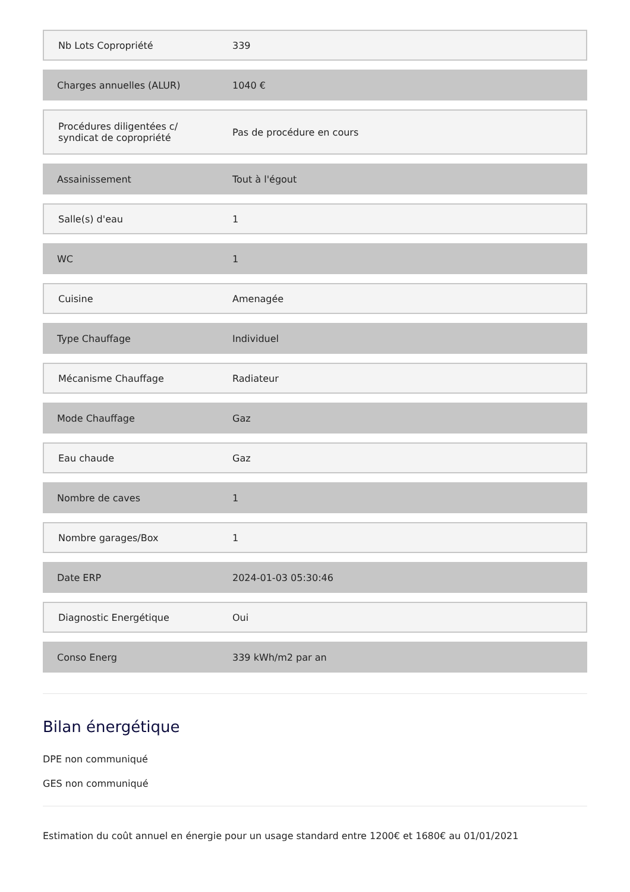| Nb Lots Copropriété | 339 |
| Charges annuelles (ALUR) | 1040 € |
| Procédures diligentées c/ syndicat de copropriété | Pas de procédure en cours |
| Assainissement | Tout à l'égout |
| Salle(s) d'eau | 1 |
| WC | 1 |
| Cuisine | Amenagée |
| Type Chauffage | Individuel |
| Mécanisme Chauffage | Radiateur |
| Mode Chauffage | Gaz |
| Eau chaude | Gaz |
| Nombre de caves | 1 |
| Nombre garages/Box | 1 |
| Date ERP | 2024-01-03 05:30:46 |
| Diagnostic Energétique | Oui |
| Conso Energ | 339 kWh/m2 par an |
Bilan énergétique
DPE non communiqué
GES non communiqué
Estimation du coût annuel en énergie pour un usage standard entre 1200€ et 1680€ au 01/01/2021